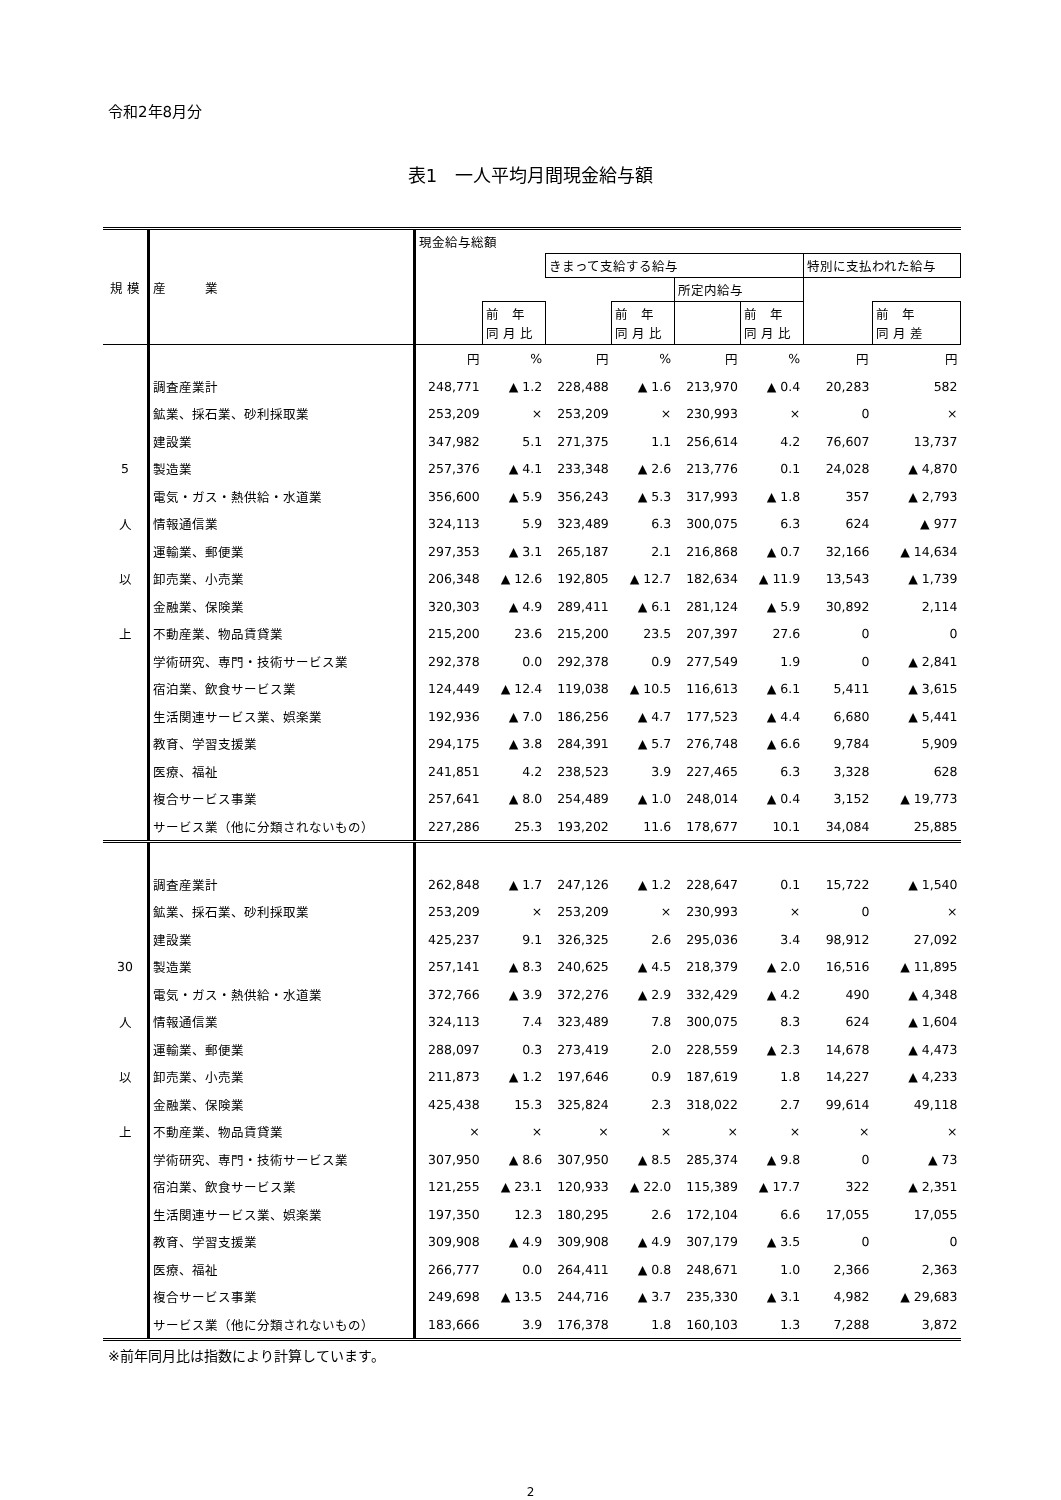令和2年8月分
表1　一人平均月間現金給与額
| 規 模 | 産 業 | 現金給与総額 | | | | | | | |
| --- | --- | --- | --- | --- | --- | --- | --- | --- | --- |
| | | | | きまって支給する給与 | | | | 特別に支払われた給与 | |
| | | | | | | 所定内給与 | | | |
| | | | 前 年 同 月 比 | | 前 年 同 月 比 | | 前 年 同 月 比 | | 前 年 同 月 差 |
| | | 円 | % | 円 | % | 円 | % | 円 | 円 |
| | 調査産業計 | 248,771 | ▲ 1.2 | 228,488 | ▲ 1.6 | 213,970 | ▲ 0.4 | 20,283 | 582 |
| | 鉱業、採石業、砂利採取業 | 253,209 | × | 253,209 | × | 230,993 | × | 0 | × |
| | 建設業 | 347,982 | 5.1 | 271,375 | 1.1 | 256,614 | 4.2 | 76,607 | 13,737 |
| 5 | 製造業 | 257,376 | ▲ 4.1 | 233,348 | ▲ 2.6 | 213,776 | 0.1 | 24,028 | ▲ 4,870 |
| | 電気・ガス・熱供給・水道業 | 356,600 | ▲ 5.9 | 356,243 | ▲ 5.3 | 317,993 | ▲ 1.8 | 357 | ▲ 2,793 |
| 人 | 情報通信業 | 324,113 | 5.9 | 323,489 | 6.3 | 300,075 | 6.3 | 624 | ▲ 977 |
| | 運輸業、郵便業 | 297,353 | ▲ 3.1 | 265,187 | 2.1 | 216,868 | ▲ 0.7 | 32,166 | ▲ 14,634 |
| 以 | 卸売業、小売業 | 206,348 | ▲ 12.6 | 192,805 | ▲ 12.7 | 182,634 | ▲ 11.9 | 13,543 | ▲ 1,739 |
| | 金融業、保険業 | 320,303 | ▲ 4.9 | 289,411 | ▲ 6.1 | 281,124 | ▲ 5.9 | 30,892 | 2,114 |
| 上 | 不動産業、物品賃貸業 | 215,200 | 23.6 | 215,200 | 23.5 | 207,397 | 27.6 | 0 | 0 |
| | 学術研究、専門・技術サービス業 | 292,378 | 0.0 | 292,378 | 0.9 | 277,549 | 1.9 | 0 | ▲ 2,841 |
| | 宿泊業、飲食サービス業 | 124,449 | ▲ 12.4 | 119,038 | ▲ 10.5 | 116,613 | ▲ 6.1 | 5,411 | ▲ 3,615 |
| | 生活関連サービス業、娯楽業 | 192,936 | ▲ 7.0 | 186,256 | ▲ 4.7 | 177,523 | ▲ 4.4 | 6,680 | ▲ 5,441 |
| | 教育、学習支援業 | 294,175 | ▲ 3.8 | 284,391 | ▲ 5.7 | 276,748 | ▲ 6.6 | 9,784 | 5,909 |
| | 医療、福祉 | 241,851 | 4.2 | 238,523 | 3.9 | 227,465 | 6.3 | 3,328 | 628 |
| | 複合サービス事業 | 257,641 | ▲ 8.0 | 254,489 | ▲ 1.0 | 248,014 | ▲ 0.4 | 3,152 | ▲ 19,773 |
| | サービス業（他に分類されないもの） | 227,286 | 25.3 | 193,202 | 11.6 | 178,677 | 10.1 | 34,084 | 25,885 |
| | 調査産業計 | 262,848 | ▲ 1.7 | 247,126 | ▲ 1.2 | 228,647 | 0.1 | 15,722 | ▲ 1,540 |
| | 鉱業、採石業、砂利採取業 | 253,209 | × | 253,209 | × | 230,993 | × | 0 | × |
| | 建設業 | 425,237 | 9.1 | 326,325 | 2.6 | 295,036 | 3.4 | 98,912 | 27,092 |
| 30 | 製造業 | 257,141 | ▲ 8.3 | 240,625 | ▲ 4.5 | 218,379 | ▲ 2.0 | 16,516 | ▲ 11,895 |
| | 電気・ガス・熱供給・水道業 | 372,766 | ▲ 3.9 | 372,276 | ▲ 2.9 | 332,429 | ▲ 4.2 | 490 | ▲ 4,348 |
| 人 | 情報通信業 | 324,113 | 7.4 | 323,489 | 7.8 | 300,075 | 8.3 | 624 | ▲ 1,604 |
| | 運輸業、郵便業 | 288,097 | 0.3 | 273,419 | 2.0 | 228,559 | ▲ 2.3 | 14,678 | ▲ 4,473 |
| 以 | 卸売業、小売業 | 211,873 | ▲ 1.2 | 197,646 | 0.9 | 187,619 | 1.8 | 14,227 | ▲ 4,233 |
| | 金融業、保険業 | 425,438 | 15.3 | 325,824 | 2.3 | 318,022 | 2.7 | 99,614 | 49,118 |
| 上 | 不動産業、物品賃貸業 | × | × | × | × | × | × | × | × |
| | 学術研究、専門・技術サービス業 | 307,950 | ▲ 8.6 | 307,950 | ▲ 8.5 | 285,374 | ▲ 9.8 | 0 | ▲ 73 |
| | 宿泊業、飲食サービス業 | 121,255 | ▲ 23.1 | 120,933 | ▲ 22.0 | 115,389 | ▲ 17.7 | 322 | ▲ 2,351 |
| | 生活関連サービス業、娯楽業 | 197,350 | 12.3 | 180,295 | 2.6 | 172,104 | 6.6 | 17,055 | 17,055 |
| | 教育、学習支援業 | 309,908 | ▲ 4.9 | 309,908 | ▲ 4.9 | 307,179 | ▲ 3.5 | 0 | 0 |
| | 医療、福祉 | 266,777 | 0.0 | 264,411 | ▲ 0.8 | 248,671 | 1.0 | 2,366 | 2,363 |
| | 複合サービス事業 | 249,698 | ▲ 13.5 | 244,716 | ▲ 3.7 | 235,330 | ▲ 3.1 | 4,982 | ▲ 29,683 |
| | サービス業（他に分類されないもの） | 183,666 | 3.9 | 176,378 | 1.8 | 160,103 | 1.3 | 7,288 | 3,872 |
※前年同月比は指数により計算しています。
2